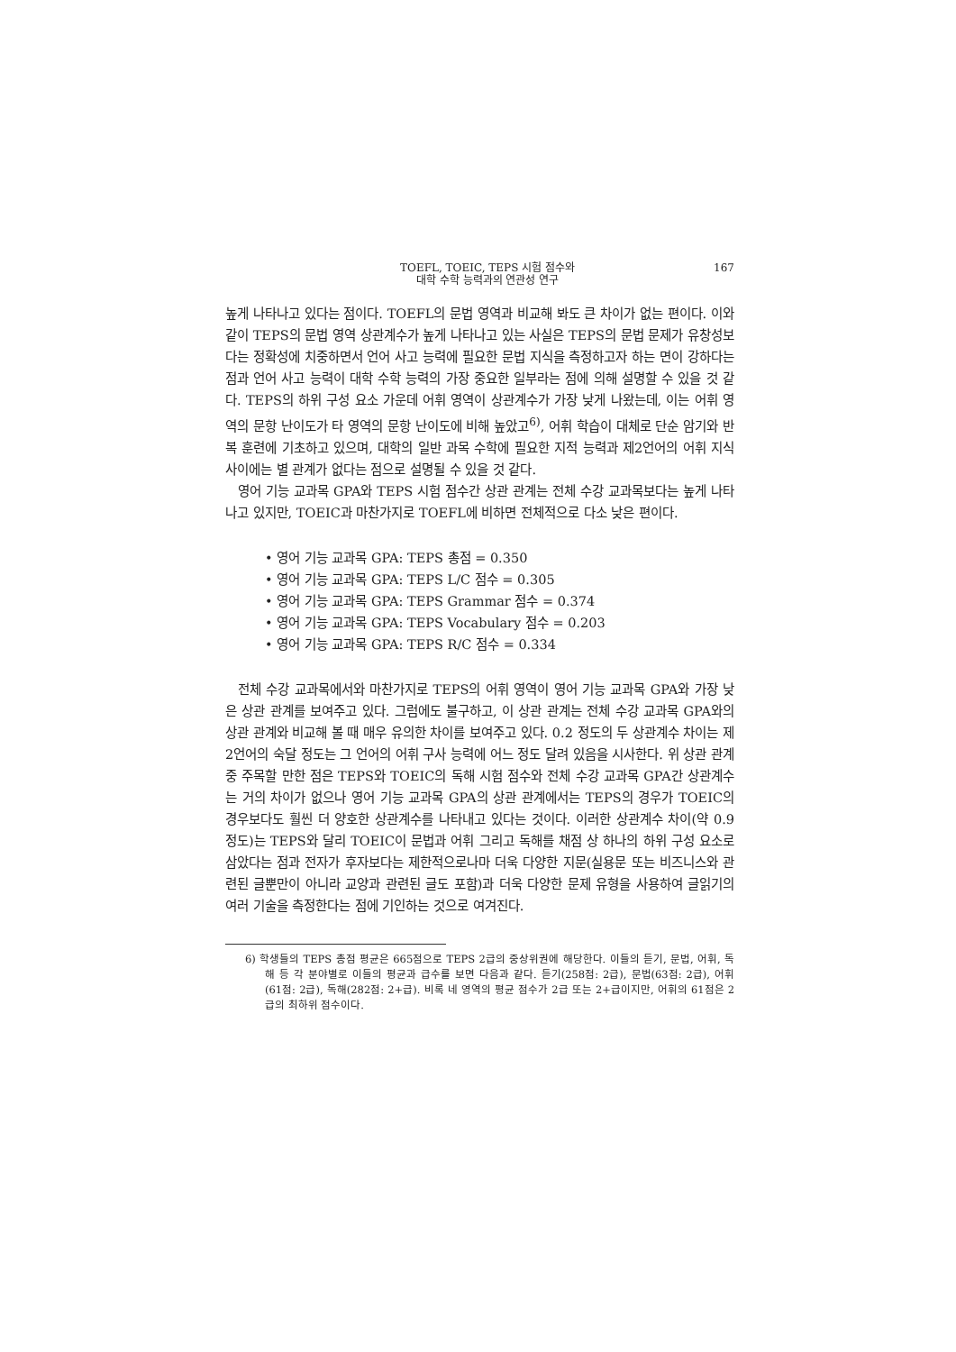TOEFL, TOEIC, TEPS 시험 점수와
대학 수학 능력과의 연관성 연구
167
높게 나타나고 있다는 점이다. TOEFL의 문법 영역과 비교해 봐도 큰 차이가 없는 편이다. 이와 같이 TEPS의 문법 영역 상관계수가 높게 나타나고 있는 사실은 TEPS의 문법 문제가 유창성보다는 정확성에 치중하면서 언어 사고 능력에 필요한 문법 지식을 측정하고자 하는 면이 강하다는 점과 언어 사고 능력이 대학 수학 능력의 가장 중요한 일부라는 점에 의해 설명할 수 있을 것 같다. TEPS의 하위 구성 요소 가운데 어휘 영역이 상관계수가 가장 낮게 나왔는데, 이는 어휘 영역의 문항 난이도가 타 영역의 문항 난이도에 비해 높았고<sup>6)</sup>, 어휘 학습이 대체로 단순 암기와 반복 훈련에 기초하고 있으며, 대학의 일반 과목 수학에 필요한 지적 능력과 제2언어의 어휘 지식 사이에는 별 관계가 없다는 점으로 설명될 수 있을 것 같다.
영어 기능 교과목 GPA와 TEPS 시험 점수간 상관 관계는 전체 수강 교과목보다는 높게 나타나고 있지만, TOEIC과 마찬가지로 TOEFL에 비하면 전체적으로 다소 낮은 편이다.
• 영어 기능 교과목 GPA: TEPS 총점 = 0.350
• 영어 기능 교과목 GPA: TEPS L/C 점수 = 0.305
• 영어 기능 교과목 GPA: TEPS Grammar 점수 = 0.374
• 영어 기능 교과목 GPA: TEPS Vocabulary 점수 = 0.203
• 영어 기능 교과목 GPA: TEPS R/C 점수 = 0.334
전체 수강 교과목에서와 마찬가지로 TEPS의 어휘 영역이 영어 기능 교과목 GPA와 가장 낮은 상관 관계를 보여주고 있다. 그럼에도 불구하고, 이 상관 관계는 전체 수강 교과목 GPA와의 상관 관계와 비교해 볼 때 매우 유의한 차이를 보여주고 있다. 0.2 정도의 두 상관계수 차이는 제2언어의 숙달 정도는 그 언어의 어휘 구사 능력에 어느 정도 달려 있음을 시사한다. 위 상관 관계 중 주목할 만한 점은 TEPS와 TOEIC의 독해 시험 점수와 전체 수강 교과목 GPA간 상관계수는 거의 차이가 없으나 영어 기능 교과목 GPA의 상관 관계에서는 TEPS의 경우가 TOEIC의 경우보다도 훨씬 더 양호한 상관계수를 나타내고 있다는 것이다. 이러한 상관계수 차이(약 0.9 정도)는 TEPS와 달리 TOEIC이 문법과 어휘 그리고 독해를 채점 상 하나의 하위 구성 요소로 삼았다는 점과 전자가 후자보다는 제한적으로나마 더욱 다양한 지문(실용문 또는 비즈니스와 관련된 글뿐만이 아니라 교양과 관련된 글도 포함)과 더욱 다양한 문제 유형을 사용하여 글읽기의 여러 기술을 측정한다는 점에 기인하는 것으로 여겨진다.
6) 학생들의 TEPS 총점 평균은 665점으로 TEPS 2급의 중상위권에 해당한다. 이들의 듣기, 문법, 어휘, 독해 등 각 분야별로 이들의 평균과 급수를 보면 다음과 같다. 듣기(258점: 2급), 문법(63점: 2급), 어휘(61점: 2급), 독해(282점: 2+급). 비록 네 영역의 평균 점수가 2급 또는 2+급이지만, 어휘의 61점은 2급의 최하위 점수이다.